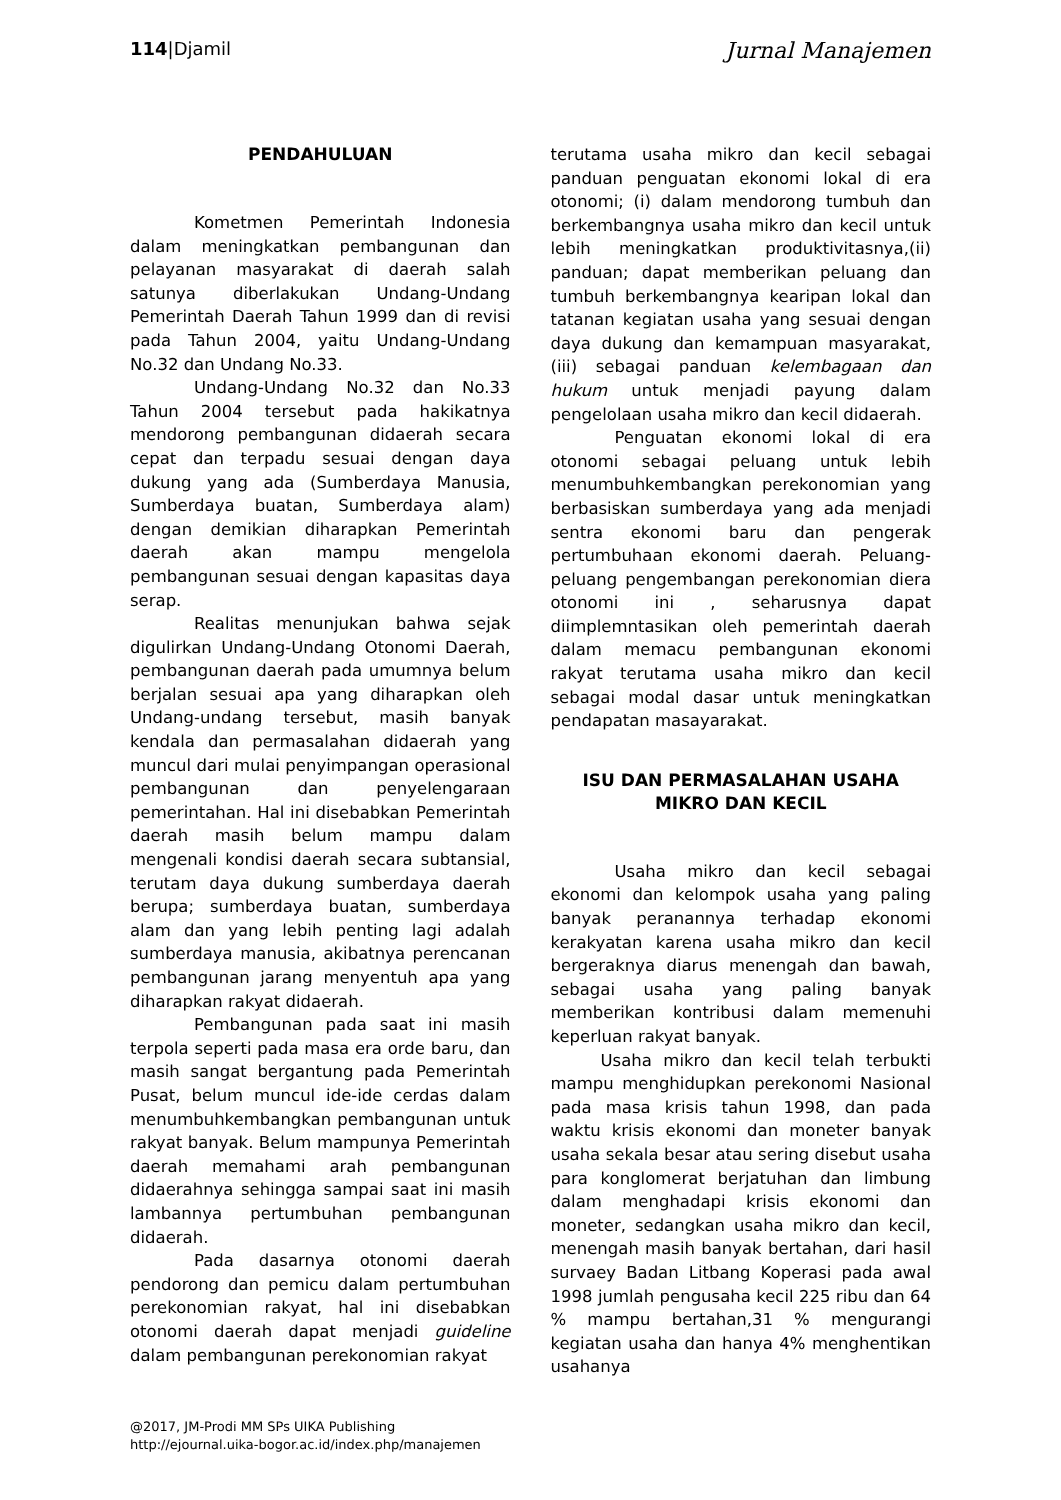114|Djamil
Jurnal Manajemen
PENDAHULUAN
Kometmen Pemerintah Indonesia dalam meningkatkan pembangunan dan pelayanan masyarakat di daerah salah satunya diberlakukan Undang-Undang Pemerintah Daerah Tahun 1999 dan di revisi pada Tahun 2004, yaitu Undang-Undang No.32 dan Undang No.33.
Undang-Undang No.32 dan No.33 Tahun 2004 tersebut pada hakikatnya mendorong pembangunan didaerah secara cepat dan terpadu sesuai dengan daya dukung yang ada (Sumberdaya Manusia, Sumberdaya buatan, Sumberdaya alam) dengan demikian diharapkan Pemerintah daerah akan mampu mengelola pembangunan sesuai dengan kapasitas daya serap.
Realitas menunjukan bahwa sejak digulirkan Undang-Undang Otonomi Daerah, pembangunan daerah pada umumnya belum berjalan sesuai apa yang diharapkan oleh Undang-undang tersebut, masih banyak kendala dan permasalahan didaerah yang muncul dari mulai penyimpangan operasional pembangunan dan penyelengaraan pemerintahan. Hal ini disebabkan Pemerintah daerah masih belum mampu dalam mengenali kondisi daerah secara subtansial, terutam daya dukung sumberdaya daerah berupa; sumberdaya buatan, sumberdaya alam dan yang lebih penting lagi adalah sumberdaya manusia, akibatnya perencanan pembangunan jarang menyentuh apa yang diharapkan rakyat didaerah.
Pembangunan pada saat ini masih terpola seperti pada masa era orde baru, dan masih sangat bergantung pada Pemerintah Pusat, belum muncul ide-ide cerdas dalam menumbuhkembangkan pembangunan untuk rakyat banyak. Belum mampunya Pemerintah daerah memahami arah pembangunan didaerahnya sehingga sampai saat ini masih lambannya pertumbuhan pembangunan didaerah.
Pada dasarnya otonomi daerah pendorong dan pemicu dalam pertumbuhan perekonomian rakyat, hal ini disebabkan otonomi daerah dapat menjadi guideline dalam pembangunan perekonomian rakyat
terutama usaha mikro dan kecil sebagai panduan penguatan ekonomi lokal di era otonomi; (i) dalam mendorong tumbuh dan berkembangnya usaha mikro dan kecil untuk lebih meningkatkan produktivitasnya,(ii) panduan; dapat memberikan peluang dan tumbuh berkembangnya kearipan lokal dan tatanan kegiatan usaha yang sesuai dengan daya dukung dan kemampuan masyarakat, (iii) sebagai panduan kelembagaan dan hukum untuk menjadi payung dalam pengelolaan usaha mikro dan kecil didaerah.
Penguatan ekonomi lokal di era otonomi sebagai peluang untuk lebih menumbuhkembangkan perekonomian yang berbasiskan sumberdaya yang ada menjadi sentra ekonomi baru dan pengerak pertumbuhaan ekonomi daerah. Peluang-peluang pengembangan perekonomian diera otonomi ini , seharusnya dapat diimplemntasikan oleh pemerintah daerah dalam memacu pembangunan ekonomi rakyat terutama usaha mikro dan kecil sebagai modal dasar untuk meningkatkan pendapatan masayarakat.
ISU DAN PERMASALAHAN USAHA MIKRO DAN KECIL
Usaha mikro dan kecil sebagai ekonomi dan kelompok usaha yang paling banyak peranannya terhadap ekonomi kerakyatan karena usaha mikro dan kecil bergeraknya diarus menengah dan bawah, sebagai usaha yang paling banyak memberikan kontribusi dalam memenuhi keperluan rakyat banyak.
Usaha mikro dan kecil telah terbukti mampu menghidupkan perekonomi Nasional pada masa krisis tahun 1998, dan pada waktu krisis ekonomi dan moneter banyak usaha sekala besar atau sering disebut usaha para konglomerat berjatuhan dan limbung dalam menghadapi krisis ekonomi dan moneter, sedangkan usaha mikro dan kecil, menengah masih banyak bertahan, dari hasil survaey Badan Litbang Koperasi pada awal 1998 jumlah pengusaha kecil 225 ribu dan 64 % mampu bertahan,31 % mengurangi kegiatan usaha dan hanya 4% menghentikan usahanya
@2017, JM-Prodi MM SPs UIKA Publishing
http://ejournal.uika-bogor.ac.id/index.php/manajemen